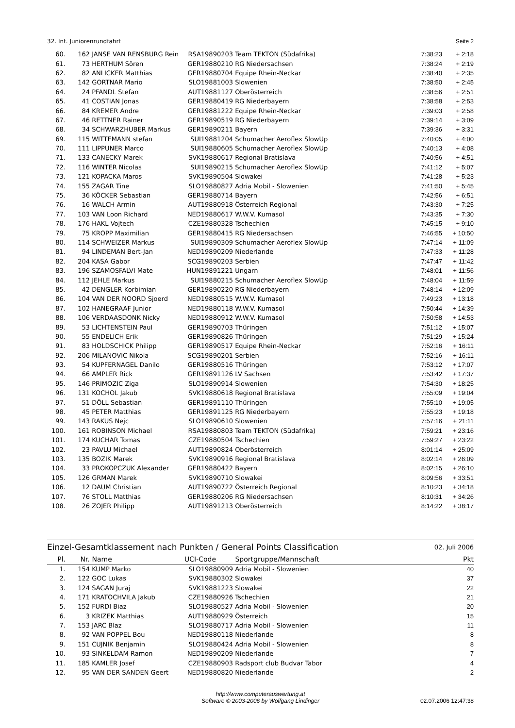32. Int. Juniorenrundfahrt Seite 2
| 60. | 162 | JANSE VAN RENSBURG Rein | RSA19890203 | Team TEKTON (Südafrika) | 7:38:23 | + 2:18 |
| 61. | 73 | HERTHUM Sören | GER19880210 | RG Niedersachsen | 7:38:24 | + 2:19 |
| 62. | 82 | ANLICKER Matthias | GER19880704 | Equipe Rhein-Neckar | 7:38:40 | + 2:35 |
| 63. | 142 | GORTNAR Mario | SLO19881003 | Slowenien | 7:38:50 | + 2:45 |
| 64. | 24 | PFANDL Stefan | AUT19881127 | Oberösterreich | 7:38:56 | + 2:51 |
| 65. | 41 | COSTIAN Jonas | GER19880419 | RG Niederbayern | 7:38:58 | + 2:53 |
| 66. | 84 | KREMER Andre | GER19881222 | Equipe Rhein-Neckar | 7:39:03 | + 2:58 |
| 67. | 46 | RETTNER Rainer | GER19890519 | RG Niederbayern | 7:39:14 | + 3:09 |
| 68. | 34 | SCHWARZHUBER Markus | GER19890211 | Bayern | 7:39:36 | + 3:31 |
| 69. | 115 | WITTEMANN stefan | SUI19881204 | Schumacher Aeroflex SlowUp | 7:40:05 | + 4:00 |
| 70. | 111 | LIPPUNER Marco | SUI19880605 | Schumacher Aeroflex SlowUp | 7:40:13 | + 4:08 |
| 71. | 133 | CANECKY Marek | SVK19880617 | Regional Bratislava | 7:40:56 | + 4:51 |
| 72. | 116 | WINTER Nicolas | SUI19890215 | Schumacher Aeroflex SlowUp | 7:41:12 | + 5:07 |
| 73. | 121 | KOPACKA Maros | SVK19890504 | Slowakei | 7:41:28 | + 5:23 |
| 74. | 155 | ZAGAR Tine | SLO19880827 | Adria Mobil - Slowenien | 7:41:50 | + 5:45 |
| 75. | 36 | KÖCKER Sebastian | GER19880714 | Bayern | 7:42:56 | + 6:51 |
| 76. | 16 | WALCH Armin | AUT19880918 | Österreich Regional | 7:43:30 | + 7:25 |
| 77. | 103 | VAN Loon Richard | NED19880617 | W.W.V. Kumasol | 7:43:35 | + 7:30 |
| 78. | 176 | HAKL Vojtech | CZE19880328 | Tschechien | 7:45:15 | + 9:10 |
| 79. | 75 | KROPP Maximilian | GER19880415 | RG Niedersachsen | 7:46:55 | + 10:50 |
| 80. | 114 | SCHWEIZER Markus | SUI19890309 | Schumacher Aeroflex SlowUp | 7:47:14 | + 11:09 |
| 81. | 94 | LINDEMAN Bert-Jan | NED19890209 | Niederlande | 7:47:33 | + 11:28 |
| 82. | 204 | KASA Gabor | SCG19890203 | Serbien | 7:47:47 | + 11:42 |
| 83. | 196 | SZAMOSFALVI Mate | HUN19891221 | Ungarn | 7:48:01 | + 11:56 |
| 84. | 112 | JEHLE Markus | SUI19880215 | Schumacher Aeroflex SlowUp | 7:48:04 | + 11:59 |
| 85. | 42 | DENGLER Korbimian | GER19890220 | RG Niederbayern | 7:48:14 | + 12:09 |
| 86. | 104 | VAN DER NOORD Sjoerd | NED19880515 | W.W.V. Kumasol | 7:49:23 | + 13:18 |
| 87. | 102 | HANEGRAAF Junior | NED19880118 | W.W.V. Kumasol | 7:50:44 | + 14:39 |
| 88. | 106 | VERDAASDONK Nicky | NED19880912 | W.W.V. Kumasol | 7:50:58 | + 14:53 |
| 89. | 53 | LICHTENSTEIN Paul | GER19890703 | Thüringen | 7:51:12 | + 15:07 |
| 90. | 55 | ENDELICH Erik | GER19890826 | Thüringen | 7:51:29 | + 15:24 |
| 91. | 83 | HOLDSCHICK Philipp | GER19890517 | Equipe Rhein-Neckar | 7:52:16 | + 16:11 |
| 92. | 206 | MILANOVIC Nikola | SCG19890201 | Serbien | 7:52:16 | + 16:11 |
| 93. | 54 | KUPFERNAGEL Danilo | GER19880516 | Thüringen | 7:53:12 | + 17:07 |
| 94. | 66 | AMPLER Rick | GER19891126 | LV Sachsen | 7:53:42 | + 17:37 |
| 95. | 146 | PRIMOZIC Ziga | SLO19890914 | Slowenien | 7:54:30 | + 18:25 |
| 96. | 131 | KOCHOL Jakub | SVK19880618 | Regional Bratislava | 7:55:09 | + 19:04 |
| 97. | 51 | DÖLL Sebastian | GER19891110 | Thüringen | 7:55:10 | + 19:05 |
| 98. | 45 | PETER Matthias | GER19891125 | RG Niederbayern | 7:55:23 | + 19:18 |
| 99. | 143 | RAKUS Nejc | SLO19890610 | Slowenien | 7:57:16 | + 21:11 |
| 100. | 161 | ROBINSON Michael | RSA19880803 | Team TEKTON (Südafrika) | 7:59:21 | + 23:16 |
| 101. | 174 | KUCHAR Tomas | CZE19880504 | Tschechien | 7:59:27 | + 23:22 |
| 102. | 23 | PAVLU Michael | AUT19890824 | Oberösterreich | 8:01:14 | + 25:09 |
| 103. | 135 | BOZIK Marek | SVK19890916 | Regional Bratislava | 8:02:14 | + 26:09 |
| 104. | 33 | PROKOPCZUK Alexander | GER19880422 | Bayern | 8:02:15 | + 26:10 |
| 105. | 126 | GRMAN Marek | SVK19890710 | Slowakei | 8:09:56 | + 33:51 |
| 106. | 12 | DAUM Christian | AUT19890722 | Österreich Regional | 8:10:23 | + 34:18 |
| 107. | 76 | STOLL Matthias | GER19880206 | RG Niedersachsen | 8:10:31 | + 34:26 |
| 108. | 26 | ZOJER Philipp | AUT19891213 | Oberösterreich | 8:14:22 | + 38:17 |
Einzel-Gesamtklassement nach Punkten / General Points Classification 02. Juli 2006
| Pl. | Nr. | Name | UCI-Code | Sportgruppe/Mannschaft | Pkt |
| --- | --- | --- | --- | --- | --- |
| 1. | 154 | KUMP Marko | SLO19880909 | Adria Mobil - Slowenien | 40 |
| 2. | 122 | GOC Lukas | SVK19880302 | Slowakei | 37 |
| 3. | 124 | SAGAN Juraj | SVK19881223 | Slowakei | 22 |
| 4. | 171 | KRATOCHVILA Jakub | CZE19880926 | Tschechien | 21 |
| 5. | 152 | FURDI Biaz | SLO19880527 | Adria Mobil - Slowenien | 20 |
| 6. | 3 | KRIZEK Matthias | AUT19880929 | Österreich | 15 |
| 7. | 153 | JARC Blaz | SLO19880717 | Adria Mobil - Slowenien | 11 |
| 8. | 92 | VAN POPPEL Bou | NED19880118 | Niederlande | 8 |
| 9. | 151 | CUJNIK Benjamin | SLO19880424 | Adria Mobil - Slowenien | 8 |
| 10. | 93 | SINKELDAM Ramon | NED19890209 | Niederlande | 7 |
| 11. | 185 | KAMLER Josef | CZE19880903 | Radsport club Budvar Tabor | 4 |
| 12. | 95 | VAN DER SANDEN Geert | NED19880820 | Niederlande | 2 |
http://www.computerauswertung.at
Software © 2003-2006 by Wolfgang Lindinger
02.07.2006 12:47:38